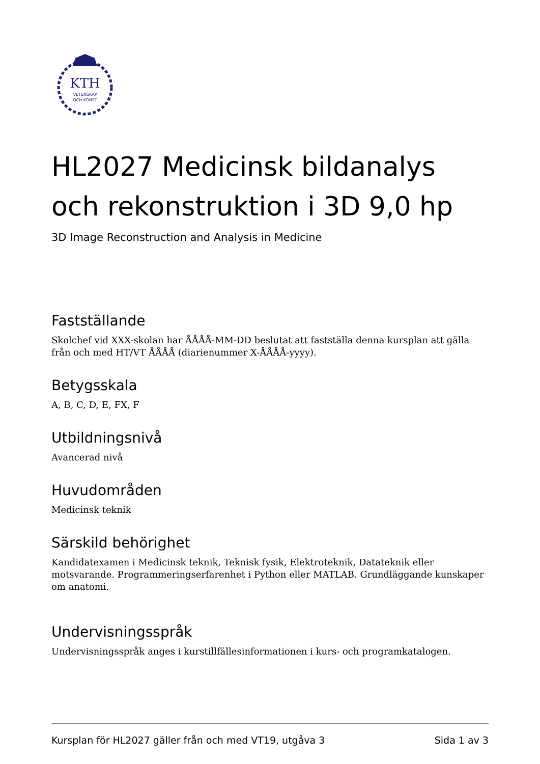KTH
VETENSKAP
OCH KONST
HL2027 Medicinsk bildanalys och rekonstruktion i 3D 9,0 hp
3D Image Reconstruction and Analysis in Medicine
Fastställande
Skolchef vid XXX-skolan har ÅÅÅÅ-MM-DD beslutat att fastställa denna kursplan att gälla från och med HT/VT ÅÅÅÅ (diarienummer X-ÅÅÅÅ-yyyy).
Betygsskala
A, B, C, D, E, FX, F
Utbildningsnivå
Avancerad nivå
Huvudområden
Medicinsk teknik
Särskild behörighet
Kandidatexamen i Medicinsk teknik, Teknisk fysik, Elektroteknik, Datateknik eller motsvarande. Programmeringserfarenhet i Python eller MATLAB. Grundläggande kunskaper om anatomi.
Undervisningsspråk
Undervisningsspråk anges i kurstillfällesinformationen i kurs- och programkatalogen.
Kursplan för HL2027 gäller från och med VT19, utgåva 3 Sida 1 av 3